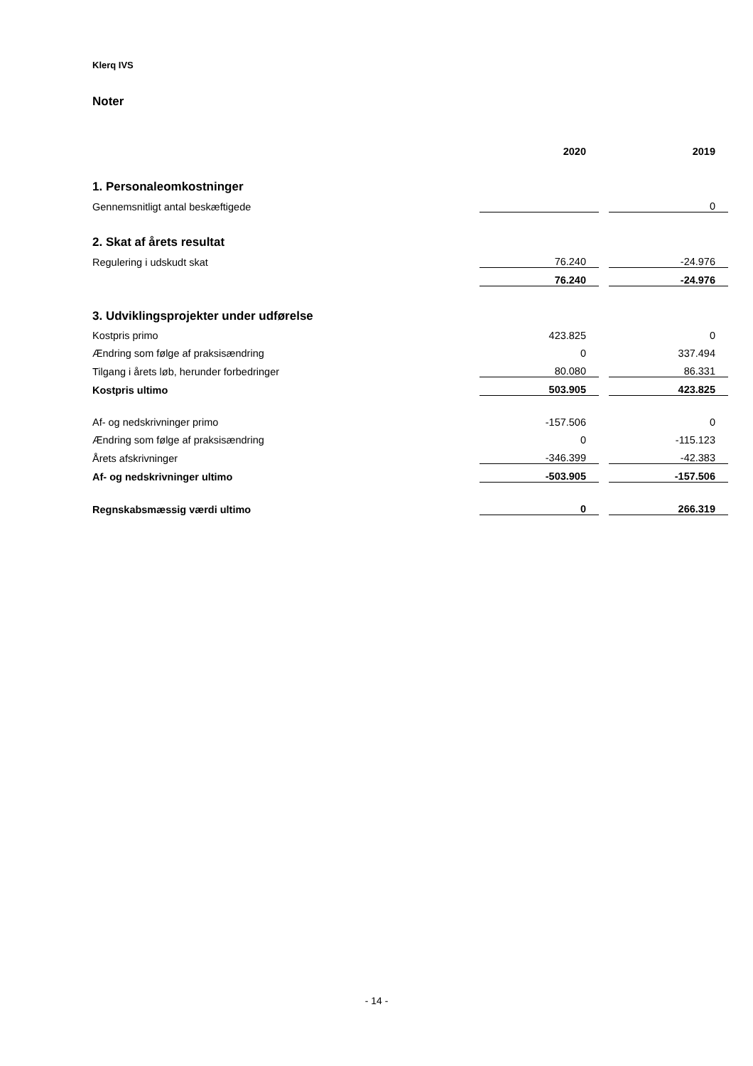Klerq IVS
Noter
| | 2020 | | 2019 |
| 1. Personaleomkostninger | | | |
| Gennemsnitligt antal beskæftigede | | | 0 |
| 2. Skat af årets resultat | | | |
| Regulering i udskudt skat | 76.240 | | -24.976 |
| | 76.240 | | -24.976 |
| 3. Udviklingsprojekter under udførelse | | | |
| Kostpris primo | 423.825 | | 0 |
| Ændring som følge af praksisændring | 0 | | 337.494 |
| Tilgang i årets løb, herunder forbedringer | 80.080 | | 86.331 |
| Kostpris ultimo | 503.905 | | 423.825 |
| Af- og nedskrivninger primo | -157.506 | | 0 |
| Ændring som følge af praksisændring | 0 | | -115.123 |
| Årets afskrivninger | -346.399 | | -42.383 |
| Af- og nedskrivninger ultimo | -503.905 | | -157.506 |
| Regnskabsmæssig værdi ultimo | 0 | | 266.319 |
- 14 -